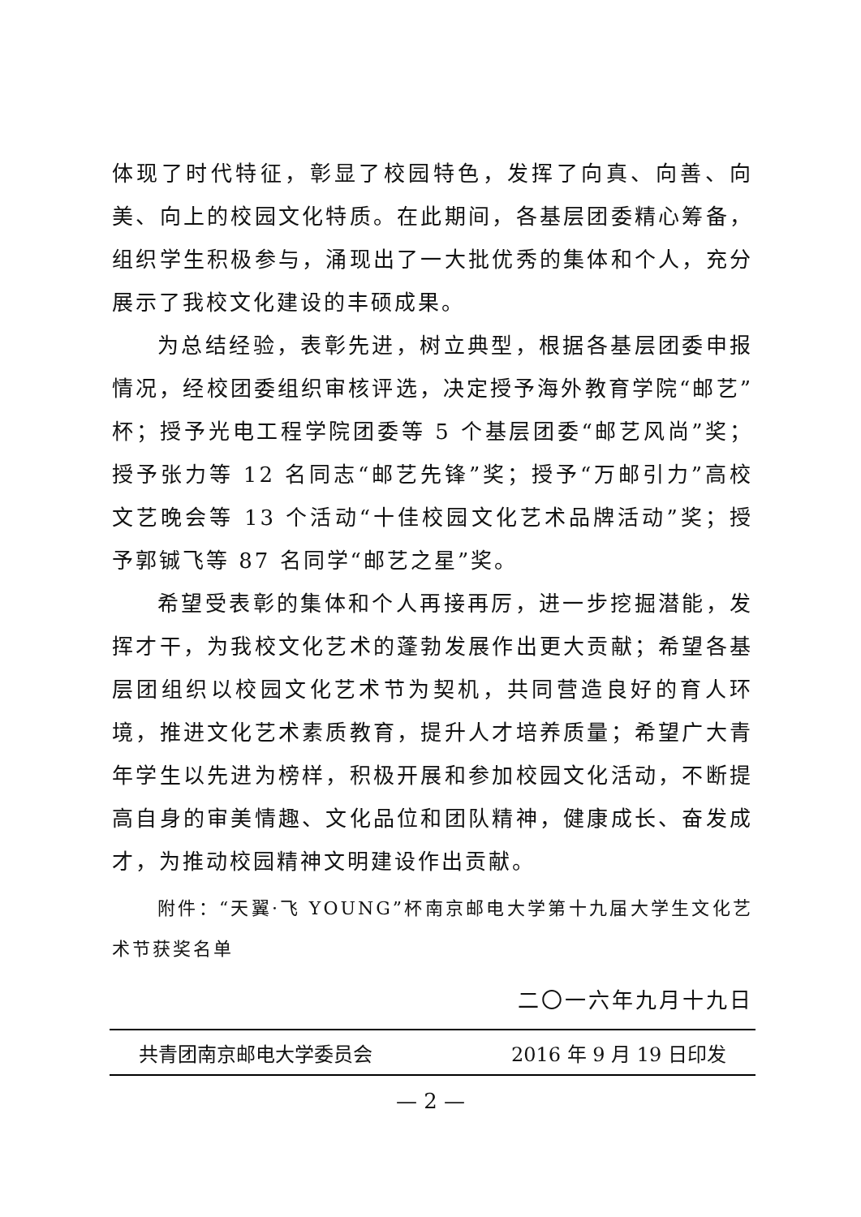体现了时代特征，彰显了校园特色，发挥了向真、向善、向美、向上的校园文化特质。在此期间，各基层团委精心筹备，组织学生积极参与，涌现出了一大批优秀的集体和个人，充分展示了我校文化建设的丰硕成果。
为总结经验，表彰先进，树立典型，根据各基层团委申报情况，经校团委组织审核评选，决定授予海外教育学院“邮艺”杯；授予光电工程学院团委等 5 个基层团委“邮艺风尚”奖；授予张力等 12 名同志“邮艺先锋”奖；授予“万邮引力”高校文艺晚会等 13 个活动“十佳校园文化艺术品牌活动”奖；授予郭铖飞等 87 名同学“邮艺之星”奖。
希望受表彰的集体和个人再接再厉，进一步挖掘潜能，发挥才干，为我校文化艺术的蓬勃发展作出更大贡献；希望各基层团组织以校园文化艺术节为契机，共同营造良好的育人环境，推进文化艺术素质教育，提升人才培养质量；希望广大青年学生以先进为榜样，积极开展和参加校园文化活动，不断提高自身的审美情趣、文化品位和团队精神，健康成长、奋发成才，为推动校园精神文明建设作出贡献。
附件：“天翼·飞 YOUNG”杯南京邮电大学第十九届大学生文化艺术节获奖名单
二〇一六年九月十九日
共青团南京邮电大学委员会 2016 年 9 月 19 日印发
— 2 —